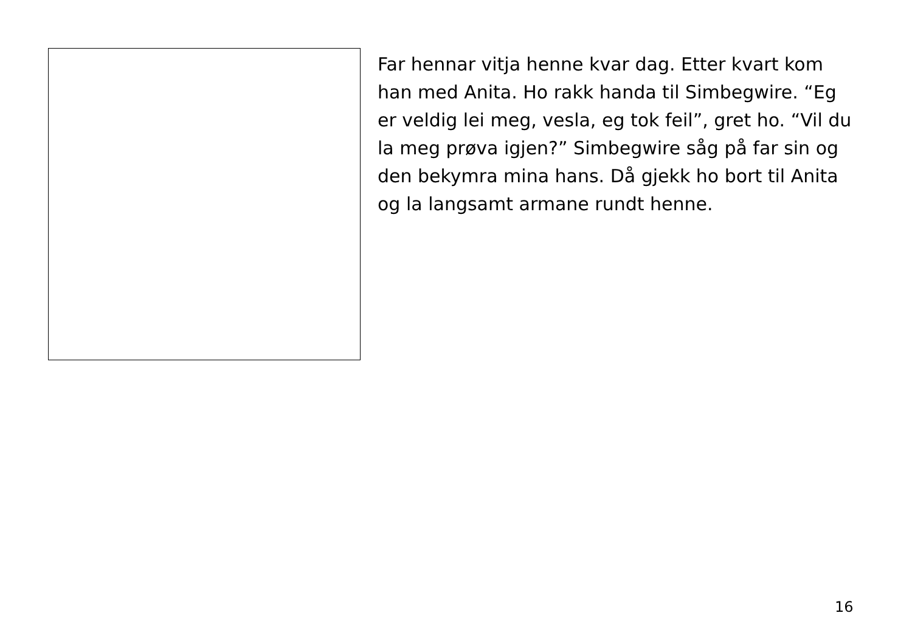Far hennar vitja henne kvar dag. Etter kvart kom han med Anita. Ho rakk handa til Simbegwire. “Eg er veldig lei meg, vesla, eg tok feil”, gret ho. “Vil du la meg prøva igjen?” Simbegwire såg på far sin og den bekymra mina hans. Då gjekk ho bort til Anita og la langsamt armane rundt henne.
16